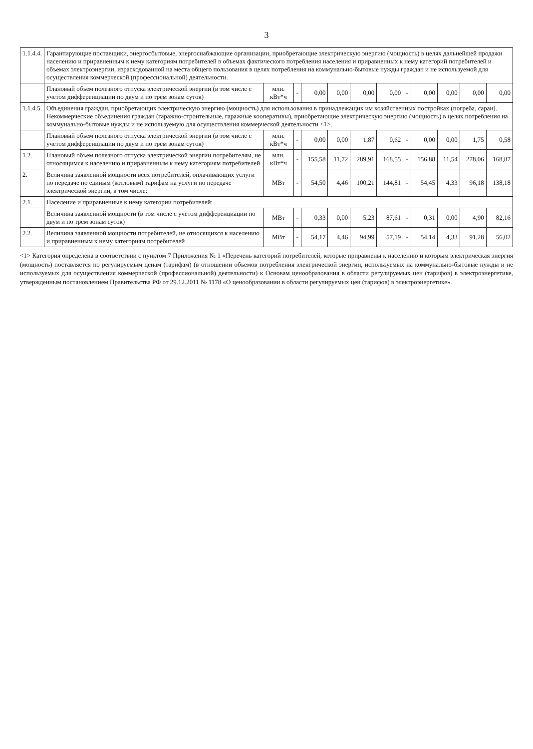3
| 1.1.4.4. | Гарантирующие поставщики, энергосбытовые, энергоснабжающие организации, приобретающие электрическую энергию (мощность) в целях дальнейшей продажи населению и приравненным к нему категориям потребителей в объемах фактического потребления населения и приравненных к нему категорий потребителей и объемах электроэнергии, израсходованной на места общего пользования в целях потребления на коммунально-бытовые нужды граждан и не используемой для осуществления коммерческой (профессиональной) деятельности. | | | | | | | | | | | |
| | Плановый объем полезного отпуска электрической энергии (в том числе с учетом дифференциации по двум и по трем зонам суток) | млн. кВт*ч | - | 0,00 | 0,00 | 0,00 | 0,00 | - | 0,00 | 0,00 | 0,00 | 0,00 |
| 1.1.4.5. | Объединения граждан, приобретающих электрическую энергию (мощность) для использования в принадлежащих им хозяйственных постройках (погреба, сараи). Некоммерческие объединения граждан (гаражно-строительные, гаражные кооперативы), приобретающие электрическую энергию (мощность) в целях потребления на коммунально-бытовые нужды и не используемую для осуществления коммерческой деятельности <1>. | | | | | | | | | | | |
| | Плановый объем полезного отпуска электрической энергии (в том числе с учетом дифференциации по двум и по трем зонам суток) | млн. кВт*ч | - | 0,00 | 0,00 | 1,87 | 0,62 | - | 0,00 | 0,00 | 1,75 | 0,58 |
| 1.2. | Плановый объем полезного отпуска электрической энергии потребителям, не относящимся к населению и приравненным к нему категориям потребителей | млн. кВт*ч | - | 155,58 | 11,72 | 289,91 | 168,55 | - | 156,88 | 11,54 | 278,06 | 168,87 |
| 2. | Величина заявленной мощности всех потребителей, оплачивающих услуги по передаче по единым (котловым) тарифам на услуги по передаче электрической энергии, в том числе: | МВт | - | 54,50 | 4,46 | 100,21 | 144,81 | - | 54,45 | 4,33 | 96,18 | 138,18 |
| 2.1. | Население и приравненные к нему категории потребителей: | | | | | | | | | | | |
| | Величина заявленной мощности (в том числе с учетом дифференциации по двум и по трем зонам суток) | МВт | - | 0,33 | 0,00 | 5,23 | 87,61 | - | 0,31 | 0,00 | 4,90 | 82,16 |
| 2.2. | Величина заявленной мощности потребителей, не относящихся к населению и приравненным к нему категориям потребителей | МВт | - | 54,17 | 4,46 | 94,99 | 57,19 | - | 54,14 | 4,33 | 91,28 | 56,02 |
<1> Категория определена в соответствии с пунктом 7 Приложения № 1 «Перечень категорий потребителей, которые приравнены к населению и которым электрическая энергия (мощность) поставляется по регулируемым ценам (тарифам) (в отношении объемов потребления электрической энергии, используемых на коммунально-бытовые нужды и не используемых для осуществления коммерческой (профессиональной) деятельности) к Основам ценообразования в области регулируемых цен (тарифов) в электроэнергетике, утвержденным постановлением Правительства РФ от 29.12.2011 № 1178 «О ценообразовании в области регулируемых цен (тарифов) в электроэнергетике».